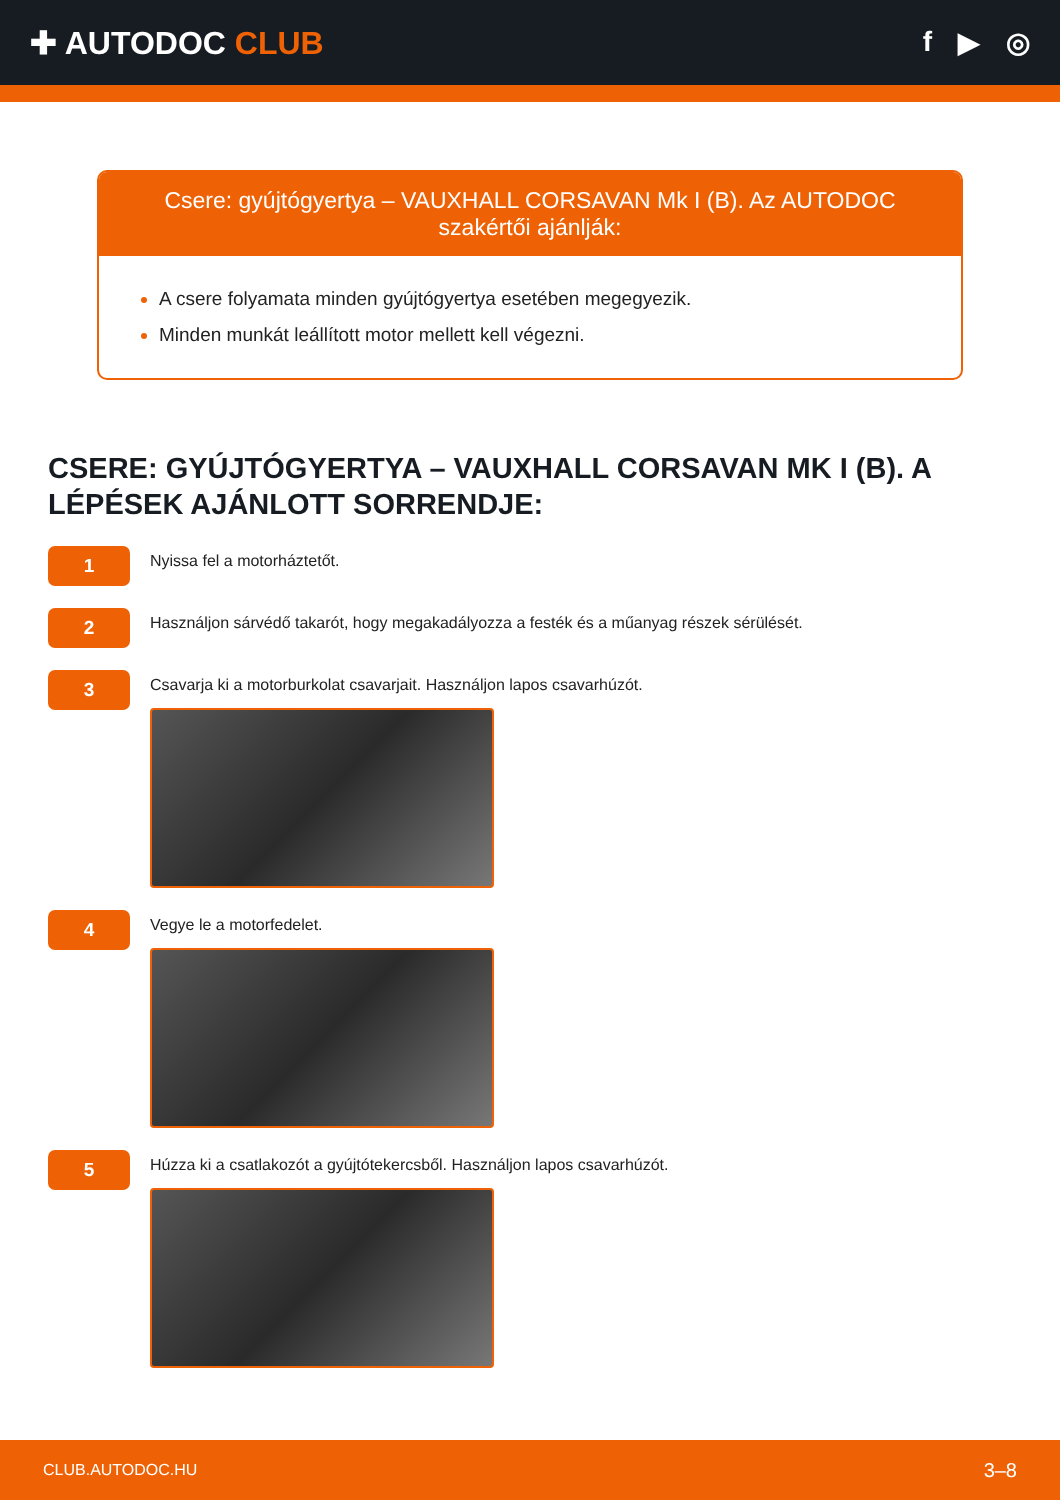✚ AUTODOC CLUB f ▶ ◎
Csere: gyújtógyertya – VAUXHALL CORSAVAN Mk I (B). Az AUTODOC szakértői ajánlják:
A csere folyamata minden gyújtógyertya esetében megegyezik.
Minden munkát leállított motor mellett kell végezni.
CSERE: GYÚJTÓGYERTYA – VAUXHALL CORSAVAN MK I (B). A LÉPÉSEK AJÁNLOTT SORRENDJE:
1
Nyissa fel a motorháztetőt.
2
Használjon sárvédő takarót, hogy megakadályozza a festék és a műanyag részek sérülését.
3
Csavarja ki a motorburkolat csavarjait. Használjon lapos csavarhúzót.
4
Vegye le a motorfedelet.
5
Húzza ki a csatlakozót a gyújtótekercsből. Használjon lapos csavarhúzót.
CLUB.AUTODOC.HU 3–8